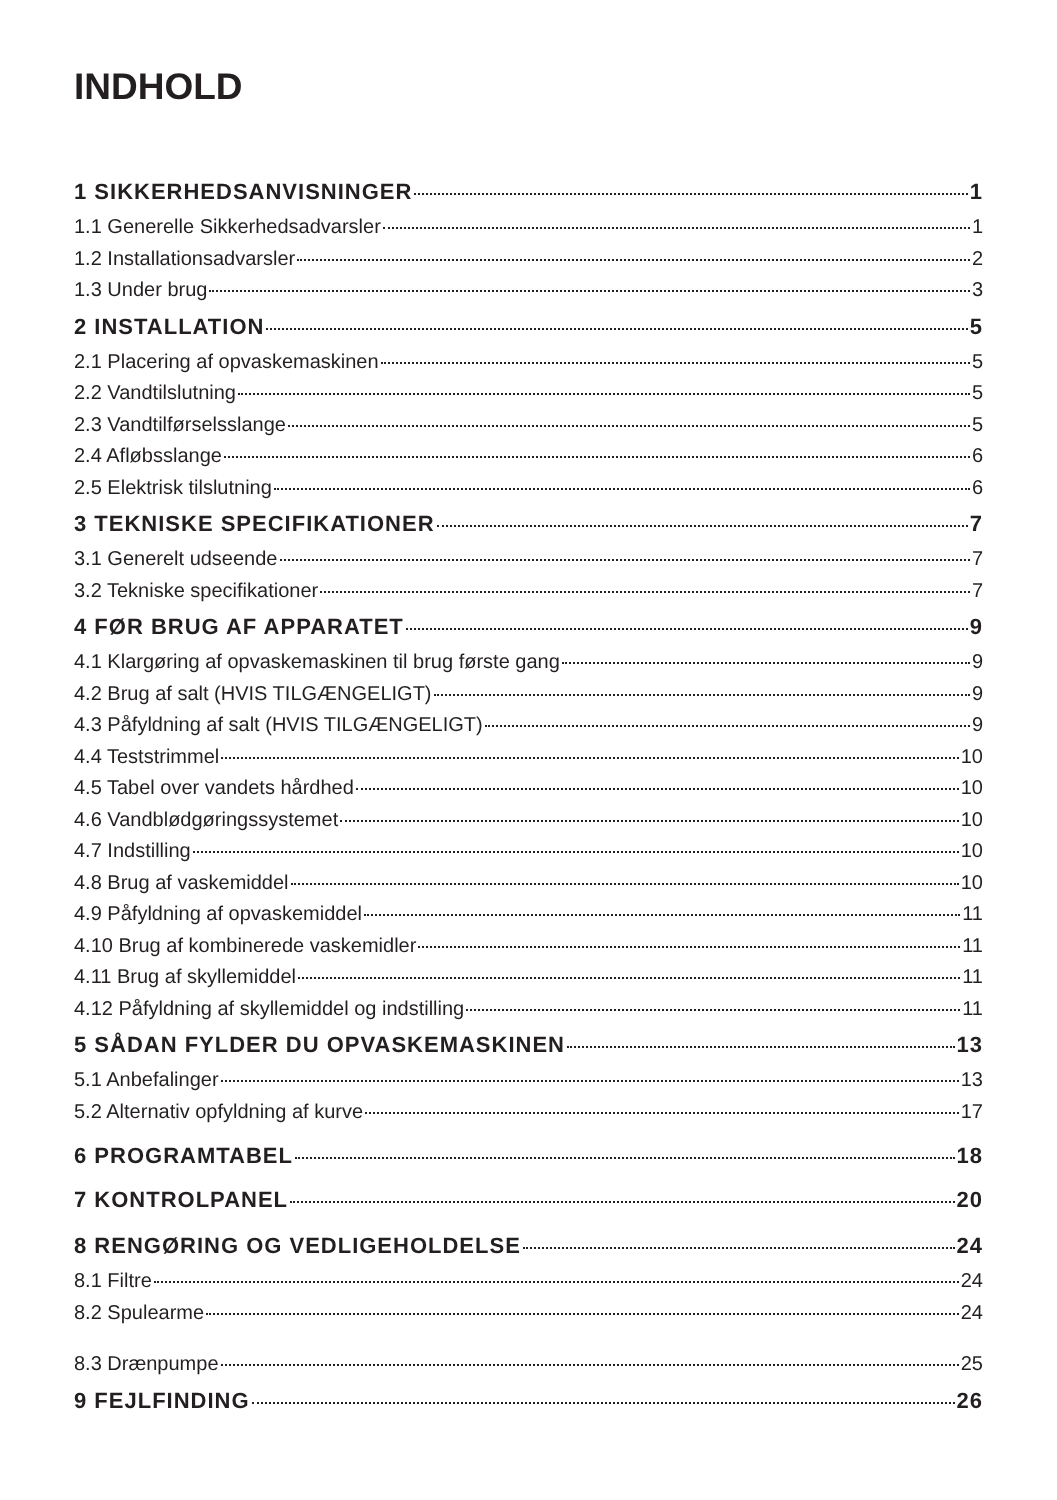INDHOLD
1 SIKKERHEDSANVISNINGER 1
1.1 Generelle Sikkerhedsadvarsler 1
1.2 Installationsadvarsler 2
1.3 Under brug 3
2 INSTALLATION 5
2.1 Placering af opvaskemaskinen 5
2.2 Vandtilslutning 5
2.3 Vandtilførselsslange 5
2.4 Afløbsslange 6
2.5 Elektrisk tilslutning 6
3 TEKNISKE SPECIFIKATIONER 7
3.1 Generelt udseende 7
3.2 Tekniske specifikationer 7
4 FØR BRUG AF APPARATET 9
4.1 Klargøring af opvaskemaskinen til brug første gang 9
4.2 Brug af salt (HVIS TILGÆNGELIGT) 9
4.3 Påfyldning af salt (HVIS TILGÆNGELIGT) 9
4.4 Teststrimmel 10
4.5 Tabel over vandets hårdhed 10
4.6 Vandblødgøringssystemet 10
4.7 Indstilling 10
4.8 Brug af vaskemiddel 10
4.9 Påfyldning af opvaskemiddel 11
4.10 Brug af kombinerede vaskemidler 11
4.11 Brug af skyllemiddel 11
4.12 Påfyldning af skyllemiddel og indstilling 11
5 SÅDAN FYLDER DU OPVASKEMASKINEN 13
5.1 Anbefalinger 13
5.2 Alternativ opfyldning af kurve 17
6 PROGRAMTABEL 18
7 KONTROLPANEL 20
8 RENGØRING OG VEDLIGEHOLDELSE 24
8.1 Filtre 24
8.2 Spulearme 24
8.3 Drænpumpe 25
9 FEJLFINDING 26